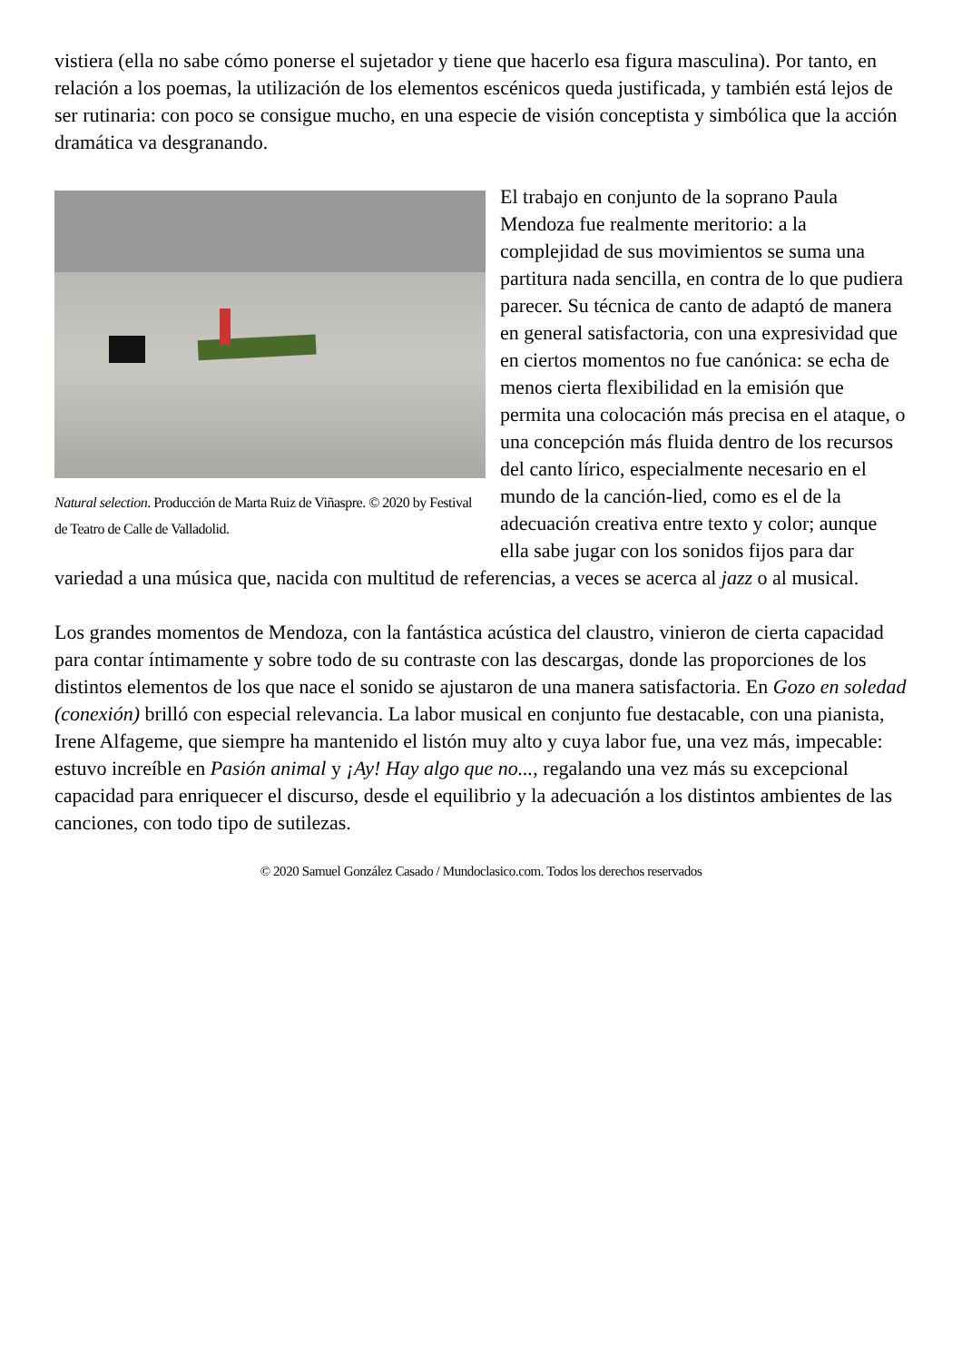vistiera (ella no sabe cómo ponerse el sujetador y tiene que hacerlo esa figura masculina). Por tanto, en relación a los poemas, la utilización de los elementos escénicos queda justificada, y también está lejos de ser rutinaria: con poco se consigue mucho, en una especie de visión conceptista y simbólica que la acción dramática va desgranando.
Natural selection. Producción de Marta Ruiz de Viñaspre. © 2020 by Festival de Teatro de Calle de Valladolid.
El trabajo en conjunto de la soprano Paula Mendoza fue realmente meritorio: a la complejidad de sus movimientos se suma una partitura nada sencilla, en contra de lo que pudiera parecer. Su técnica de canto de adaptó de manera en general satisfactoria, con una expresividad que en ciertos momentos no fue canónica: se echa de menos cierta flexibilidad en la emisión que permita una colocación más precisa en el ataque, o una concepción más fluida dentro de los recursos del canto lírico, especialmente necesario en el mundo de la canción-lied, como es el de la adecuación creativa entre texto y color; aunque ella sabe jugar con los sonidos fijos para dar variedad a una música que, nacida con multitud de referencias, a veces se acerca al jazz o al musical.
Los grandes momentos de Mendoza, con la fantástica acústica del claustro, vinieron de cierta capacidad para contar íntimamente y sobre todo de su contraste con las descargas, donde las proporciones de los distintos elementos de los que nace el sonido se ajustaron de una manera satisfactoria. En Gozo en soledad (conexión) brilló con especial relevancia. La labor musical en conjunto fue destacable, con una pianista, Irene Alfageme, que siempre ha mantenido el listón muy alto y cuya labor fue, una vez más, impecable: estuvo increíble en Pasión animal y ¡Ay! Hay algo que no..., regalando una vez más su excepcional capacidad para enriquecer el discurso, desde el equilibrio y la adecuación a los distintos ambientes de las canciones, con todo tipo de sutilezas.
© 2020 Samuel González Casado / Mundoclasico.com. Todos los derechos reservados